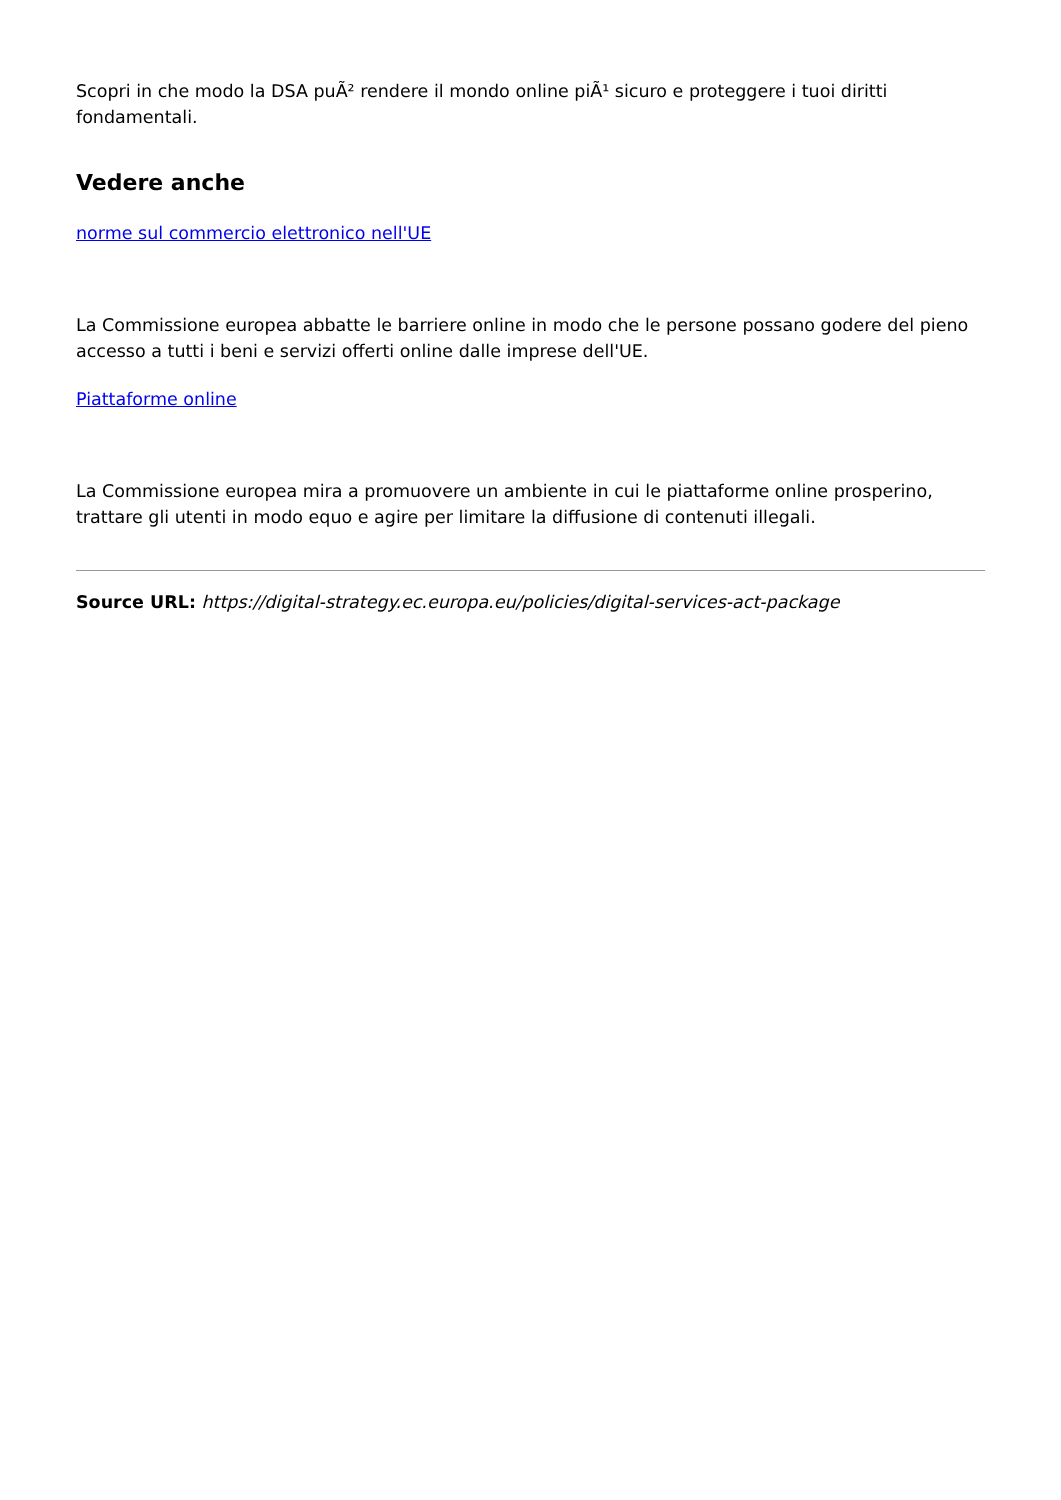Scopri in che modo la DSA puÃ² rendere il mondo online piÃ¹ sicuro e proteggere i tuoi diritti fondamentali.
Vedere anche
norme sul commercio elettronico nell'UE
La Commissione europea abbatte le barriere online in modo che le persone possano godere del pieno accesso a tutti i beni e servizi offerti online dalle imprese dell'UE.
Piattaforme online
La Commissione europea mira a promuovere un ambiente in cui le piattaforme online prosperino, trattare gli utenti in modo equo e agire per limitare la diffusione di contenuti illegali.
Source URL: https://digital-strategy.ec.europa.eu/policies/digital-services-act-package